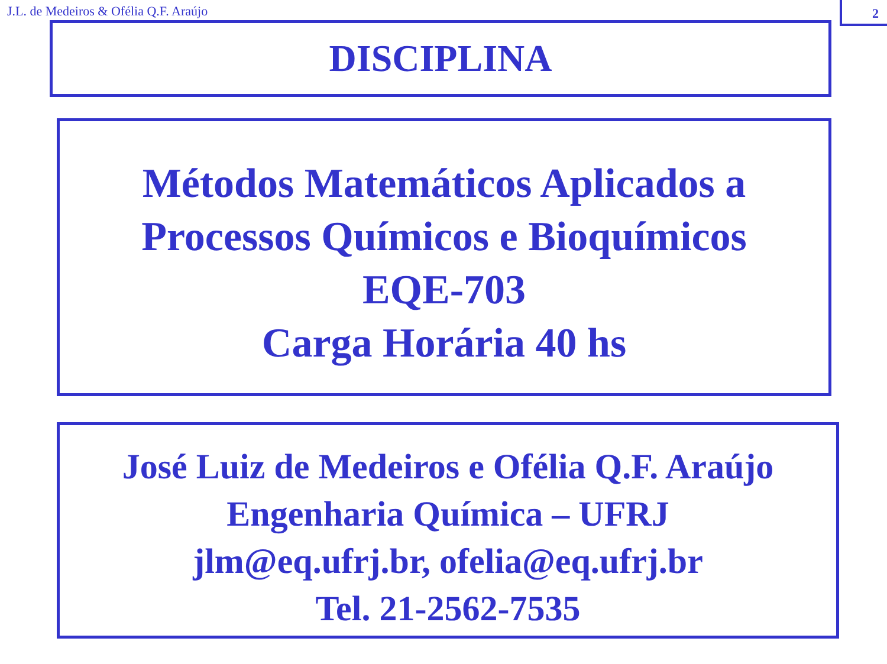J.L. de Medeiros & Ofélia Q.F. Araújo
2
DISCIPLINA
Métodos Matemáticos Aplicados a
Processos Químicos e Bioquímicos
EQE-703
Carga Horária 40 hs
José Luiz de Medeiros e Ofélia Q.F. Araújo
Engenharia Química – UFRJ
jlm@eq.ufrj.br, ofelia@eq.ufrj.br
Tel. 21-2562-7535